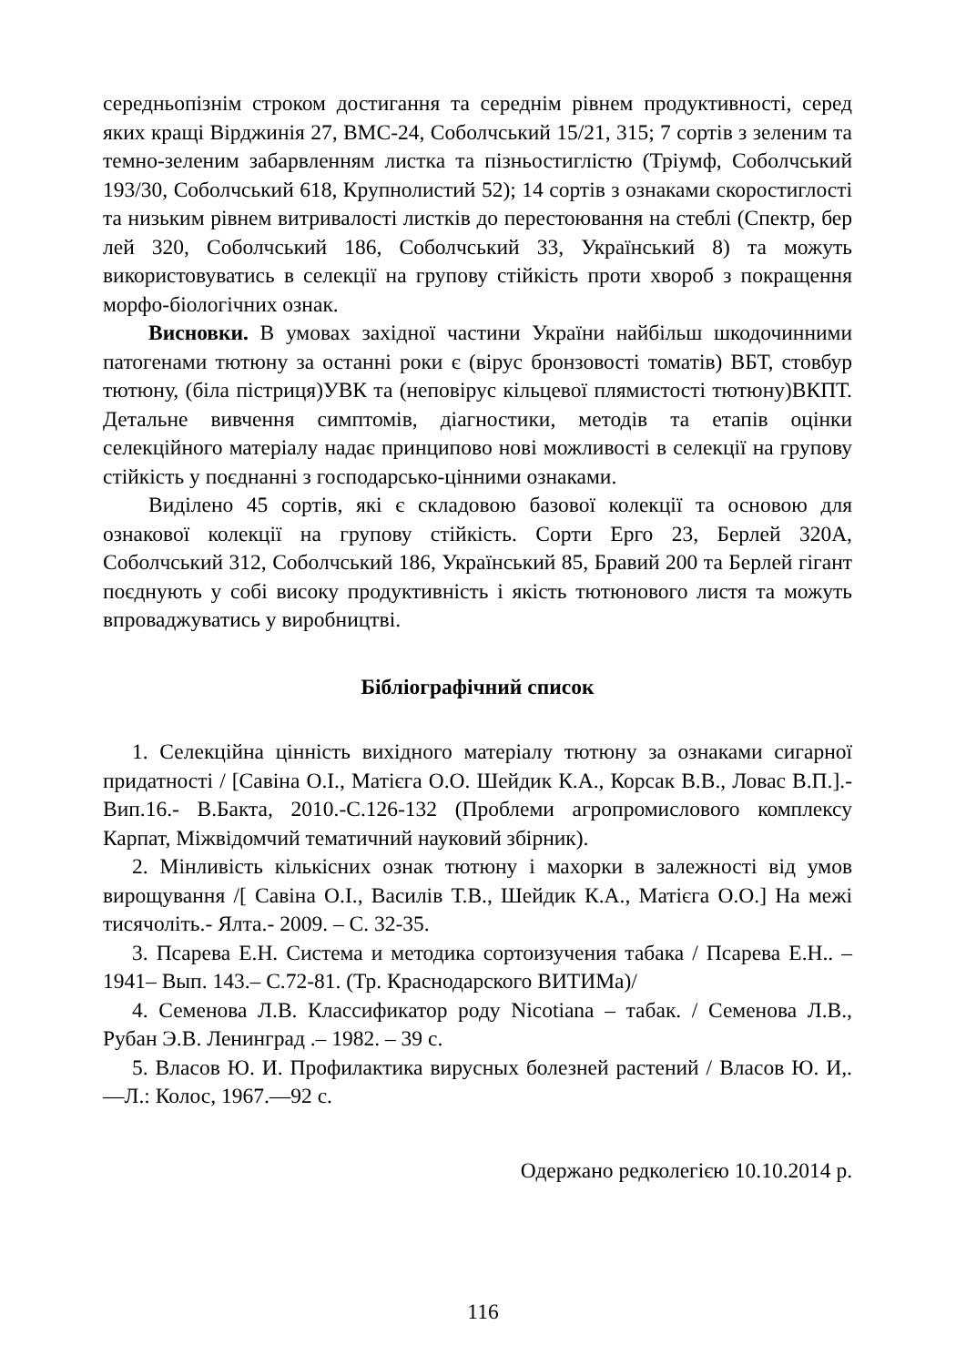середньопізнім строком достигання та середнім рівнем продуктивності, серед яких кращі Вірджинія 27, ВМС-24, Соболчський 15/21, 315; 7 сортів з зеленим та темно-зеленим забарвленням листка та пізньостиглістю (Тріумф, Соболчський 193/30, Соболчський 618, Крупнолистий 52); 14 сортів з ознаками скоростиглості та низьким рівнем витривалості листків до перестоювання на стеблі (Спектр, бер лей 320, Соболчський 186, Соболчський 33, Український 8) та можуть використовуватись в селекції на групову стійкість проти хвороб з покращення морфо-біологічних ознак.
Висновки. В умовах західної частини України найбільш шкодочинними патогенами тютюну за останні роки є (вірус бронзовості томатів) ВБТ, стовбур тютюну, (біла пістриця)УВК та (неповірус кільцевої плямистості тютюну)ВКПТ. Детальне вивчення симптомів, діагностики, методів та етапів оцінки селекційного матеріалу надає принципово нові можливості в селекції на групову стійкість у поєднанні з господарсько-цінними ознаками.
Виділено 45 сортів, які є складовою базової колекції та основою для ознакової колекції на групову стійкість. Сорти Ерго 23, Берлей 320А, Соболчський 312, Соболчський 186, Український 85, Бравий 200 та Берлей гігант поєднують у собі високу продуктивність і якість тютюнового листя та можуть впроваджуватись у виробництві.
Бібліографічний список
1. Селекційна цінність вихідного матеріалу тютюну за ознаками сигарної придатності / [Савіна О.І., Матієга О.О. Шейдик К.А., Корсак В.В., Ловас В.П.].- Вип.16.- В.Бакта, 2010.-С.126-132 (Проблеми агропромислового комплексу Карпат, Міжвідомчий тематичний науковий збірник).
2. Мінливість кількісних ознак тютюну і махорки в залежності від умов вирощування /[ Савіна О.І., Василів Т.В., Шейдик К.А., Матієга О.О.] На межі тисячоліть.- Ялта.- 2009. – С. 32-35.
3. Псарева Е.Н. Система и методика сортоизучения табака / Псарева Е.Н.. – 1941– Вып. 143.– С.72-81. (Тр. Краснодарского ВИТИМа)/
4. Семенова Л.В. Классификатор роду Nicotiana – табак. / Семенова Л.В., Рубан Э.В. Ленинград .– 1982. – 39 с.
5. Власов Ю. И. Профилактика вирусных болезней растений / Власов Ю. И,.—Л.: Колос, 1967.—92 с.
Одержано редколегією 10.10.2014 р.
116